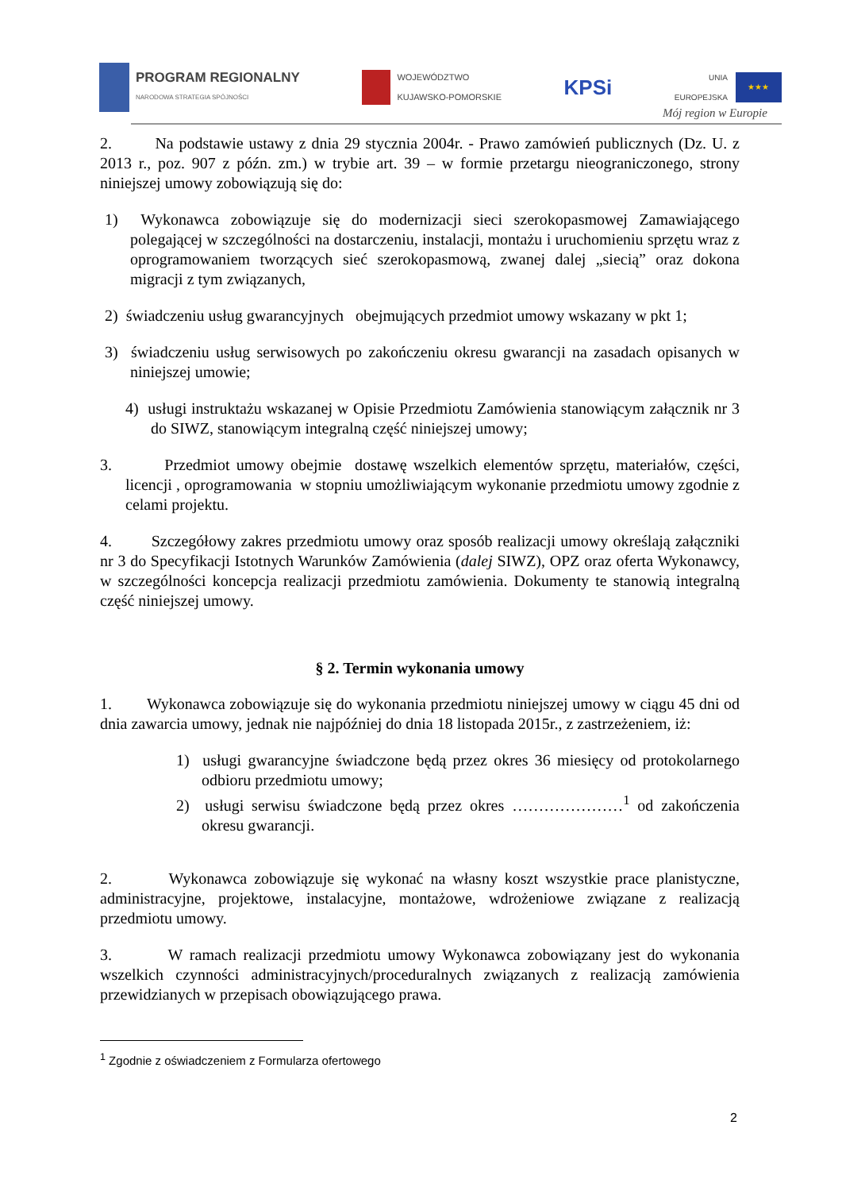PROGRAM REGIONALNY
NARODOWA STRATEGIA SPÓJNOŚCI
WOJEWÓDZTWO
KUJAWSKO-POMORSKIE
KPSi
UNIA
EUROPEJSKA
★★★
Mój region w Europie
2. Na podstawie ustawy z dnia 29 stycznia 2004r. - Prawo zamówień publicznych (Dz. U. z 2013 r., poz. 907 z późn. zm.) w trybie art. 39 – w formie przetargu nieograniczonego, strony niniejszej umowy zobowiązują się do:
1) Wykonawca zobowiązuje się do modernizacji sieci szerokopasmowej Zamawiającego polegającej w szczególności na dostarczeniu, instalacji, montażu i uruchomieniu sprzętu wraz z oprogramowaniem tworzących sieć szerokopasmową, zwanej dalej „siecią” oraz dokona migracji z tym związanych,
2) świadczeniu usług gwarancyjnych obejmujących przedmiot umowy wskazany w pkt 1;
3) świadczeniu usług serwisowych po zakończeniu okresu gwarancji na zasadach opisanych w niniejszej umowie;
4) usługi instruktażu wskazanej w Opisie Przedmiotu Zamówienia stanowiącym załącznik nr 3 do SIWZ, stanowiącym integralną część niniejszej umowy;
3. Przedmiot umowy obejmie dostawę wszelkich elementów sprzętu, materiałów, części, licencji , oprogramowania w stopniu umożliwiającym wykonanie przedmiotu umowy zgodnie z celami projektu.
4. Szczegółowy zakres przedmiotu umowy oraz sposób realizacji umowy określają załączniki nr 3 do Specyfikacji Istotnych Warunków Zamówienia (dalej SIWZ), OPZ oraz oferta Wykonawcy, w szczególności koncepcja realizacji przedmiotu zamówienia. Dokumenty te stanowią integralną część niniejszej umowy.
§ 2. Termin wykonania umowy
1. Wykonawca zobowiązuje się do wykonania przedmiotu niniejszej umowy w ciągu 45 dni od dnia zawarcia umowy, jednak nie najpóźniej do dnia 18 listopada 2015r., z zastrzeżeniem, iż:
1) usługi gwarancyjne świadczone będą przez okres 36 miesięcy od protokolarnego odbioru przedmiotu umowy;
2) usługi serwisu świadczone będą przez okres …………………<sup>1</sup> od zakończenia okresu gwarancji.
2. Wykonawca zobowiązuje się wykonać na własny koszt wszystkie prace planistyczne, administracyjne, projektowe, instalacyjne, montażowe, wdrożeniowe związane z realizacją przedmiotu umowy.
3. W ramach realizacji przedmiotu umowy Wykonawca zobowiązany jest do wykonania wszelkich czynności administracyjnych/proceduralnych związanych z realizacją zamówienia przewidzianych w przepisach obowiązującego prawa.
<sup>1</sup> Zgodnie z oświadczeniem z Formularza ofertowego
2